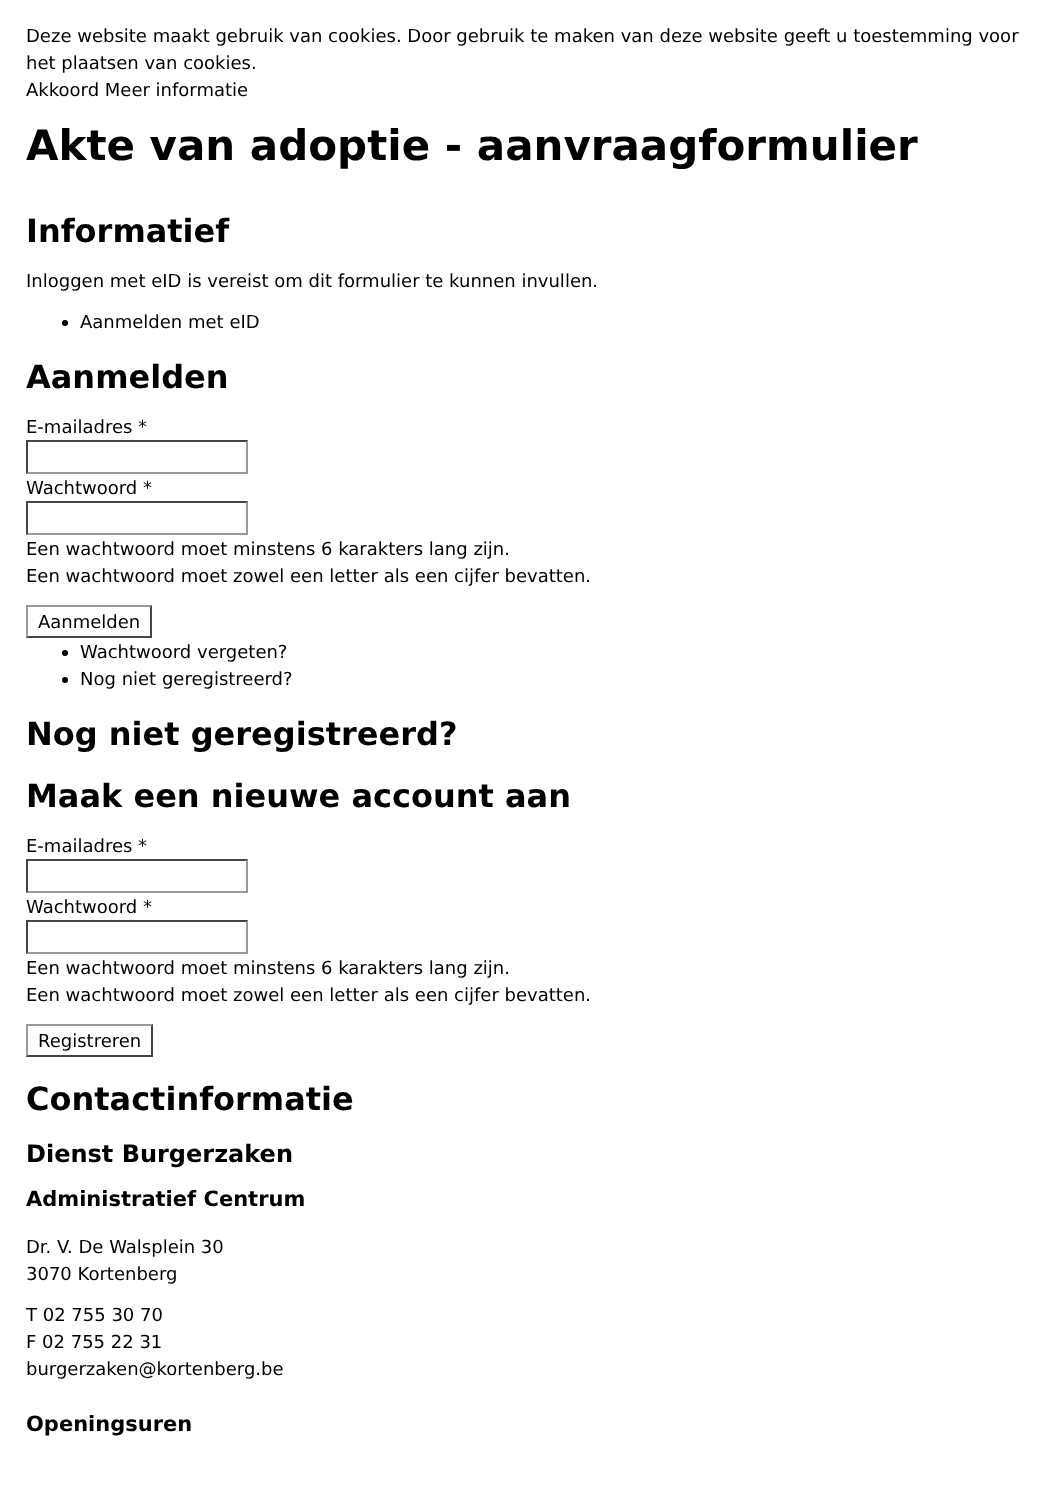Deze website maakt gebruik van cookies. Door gebruik te maken van deze website geeft u toestemming voor het plaatsen van cookies.
Akkoord Meer informatie
Akte van adoptie - aanvraagformulier
Informatief
Inloggen met eID is vereist om dit formulier te kunnen invullen.
Aanmelden met eID
Aanmelden
E-mailadres *
Wachtwoord *
Een wachtwoord moet minstens 6 karakters lang zijn.
Een wachtwoord moet zowel een letter als een cijfer bevatten.
Aanmelden
Wachtwoord vergeten?
Nog niet geregistreerd?
Nog niet geregistreerd?
Maak een nieuwe account aan
E-mailadres *
Wachtwoord *
Een wachtwoord moet minstens 6 karakters lang zijn.
Een wachtwoord moet zowel een letter als een cijfer bevatten.
Registreren
Contactinformatie
Dienst Burgerzaken
Administratief Centrum
Dr. V. De Walsplein 30
3070 Kortenberg
T 02 755 30 70
F 02 755 22 31
burgerzaken@kortenberg.be
Openingsuren